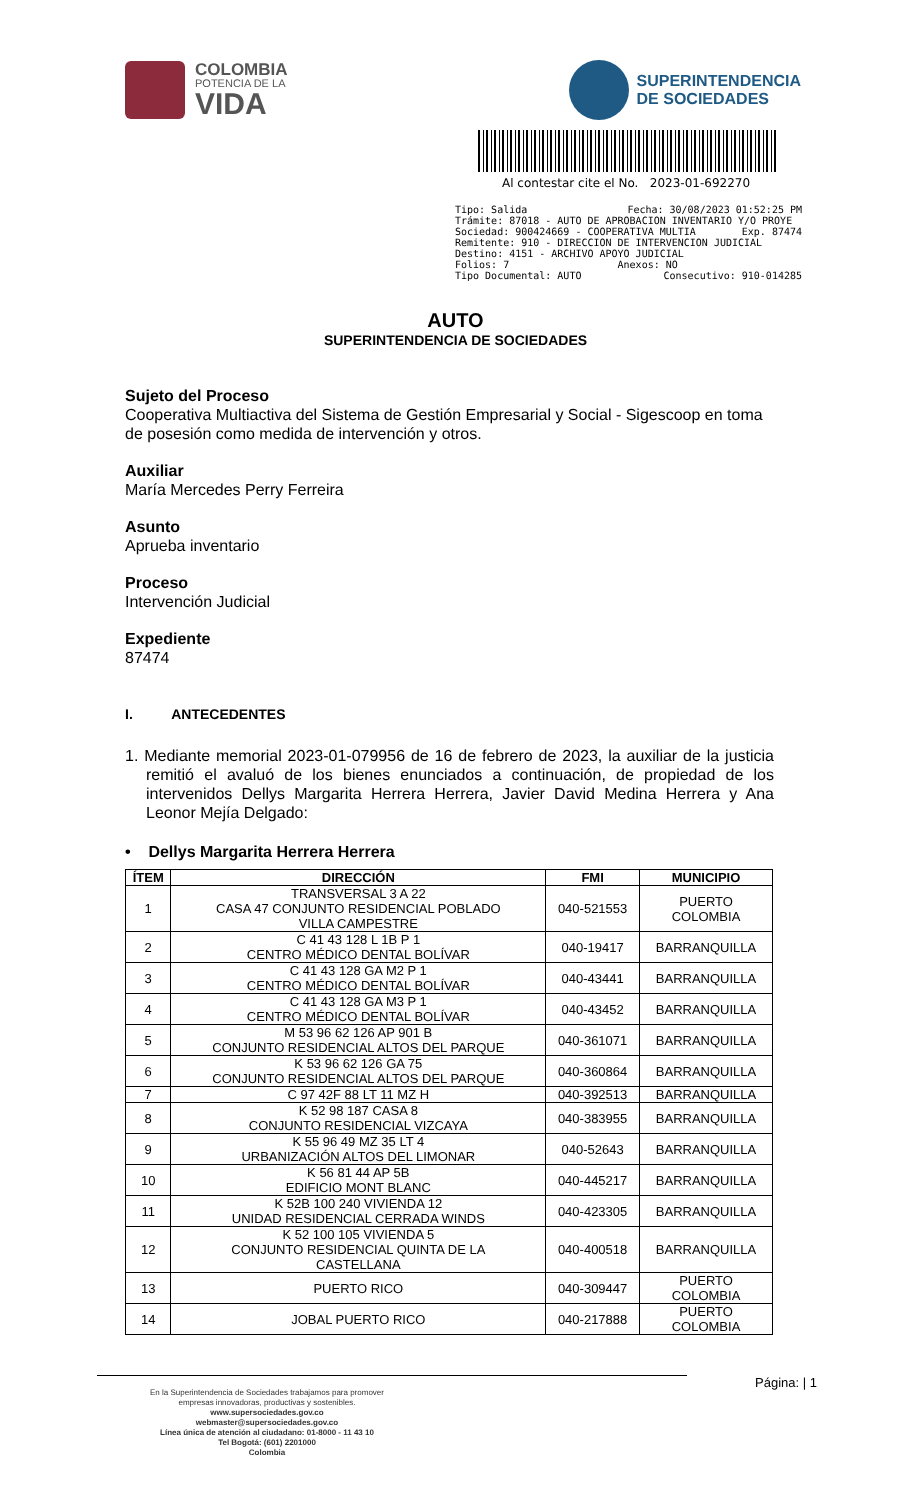COLOMBIA
POTENCIA DE LA
VIDA
SUPERINTENDENCIA
DE SOCIEDADES
Al contestar cite el No. 2023-01-692270
Tipo: Salida Fecha: 30/08/2023 01:52:25 PM
Trámite: 87018 - AUTO DE APROBACION INVENTARIO Y/O PROYE
Sociedad: 900424669 - COOPERATIVA MULTIA Exp. 87474
Remitente: 910 - DIRECCION DE INTERVENCION JUDICIAL
Destino: 4151 - ARCHIVO APOYO JUDICIAL
Folios: 7 Anexos: NO
Tipo Documental: AUTO Consecutivo: 910-014285
AUTO
SUPERINTENDENCIA DE SOCIEDADES
Sujeto del Proceso
Cooperativa Multiactiva del Sistema de Gestión Empresarial y Social - Sigescoop en toma de posesión como medida de intervención y otros.
Auxiliar
María Mercedes Perry Ferreira
Asunto
Aprueba inventario
Proceso
Intervención Judicial
Expediente
87474
I. ANTECEDENTES
1. Mediante memorial 2023-01-079956 de 16 de febrero de 2023, la auxiliar de la justicia remitió el avaluó de los bienes enunciados a continuación, de propiedad de los intervenidos Dellys Margarita Herrera Herrera, Javier David Medina Herrera y Ana Leonor Mejía Delgado:
• Dellys Margarita Herrera Herrera
| ÍTEM | DIRECCIÓN | FMI | MUNICIPIO |
| --- | --- | --- | --- |
| 1 | TRANSVERSAL 3 A 22 CASA 47 CONJUNTO RESIDENCIAL POBLADO VILLA CAMPESTRE | 040-521553 | PUERTO COLOMBIA |
| 2 | C 41 43 128 L 1B P 1 CENTRO MÉDICO DENTAL BOLÍVAR | 040-19417 | BARRANQUILLA |
| 3 | C 41 43 128 GA M2 P 1 CENTRO MÉDICO DENTAL BOLÍVAR | 040-43441 | BARRANQUILLA |
| 4 | C 41 43 128 GA M3 P 1 CENTRO MÉDICO DENTAL BOLÍVAR | 040-43452 | BARRANQUILLA |
| 5 | M 53 96 62 126 AP 901 B CONJUNTO RESIDENCIAL ALTOS DEL PARQUE | 040-361071 | BARRANQUILLA |
| 6 | K 53 96 62 126 GA 75 CONJUNTO RESIDENCIAL ALTOS DEL PARQUE | 040-360864 | BARRANQUILLA |
| 7 | C 97 42F 88 LT 11 MZ H | 040-392513 | BARRANQUILLA |
| 8 | K 52 98 187 CASA 8 CONJUNTO RESIDENCIAL VIZCAYA | 040-383955 | BARRANQUILLA |
| 9 | K 55 96 49 MZ 35 LT 4 URBANIZACIÓN ALTOS DEL LIMONAR | 040-52643 | BARRANQUILLA |
| 10 | K 56 81 44 AP 5B EDIFICIO MONT BLANC | 040-445217 | BARRANQUILLA |
| 11 | K 52B 100 240 VIVIENDA 12 UNIDAD RESIDENCIAL CERRADA WINDS | 040-423305 | BARRANQUILLA |
| 12 | K 52 100 105 VIVIENDA 5 CONJUNTO RESIDENCIAL QUINTA DE LA CASTELLANA | 040-400518 | BARRANQUILLA |
| 13 | PUERTO RICO | 040-309447 | PUERTO COLOMBIA |
| 14 | JOBAL PUERTO RICO | 040-217888 | PUERTO COLOMBIA |
Página: | 1
En la Superintendencia de Sociedades trabajamos para promover empresas innovadoras, productivas y sostenibles.
www.supersociedades.gov.co
webmaster@supersociedades.gov.co
Línea única de atención al ciudadano: 01-8000 - 11 43 10
Tel Bogotá: (601) 2201000
Colombia